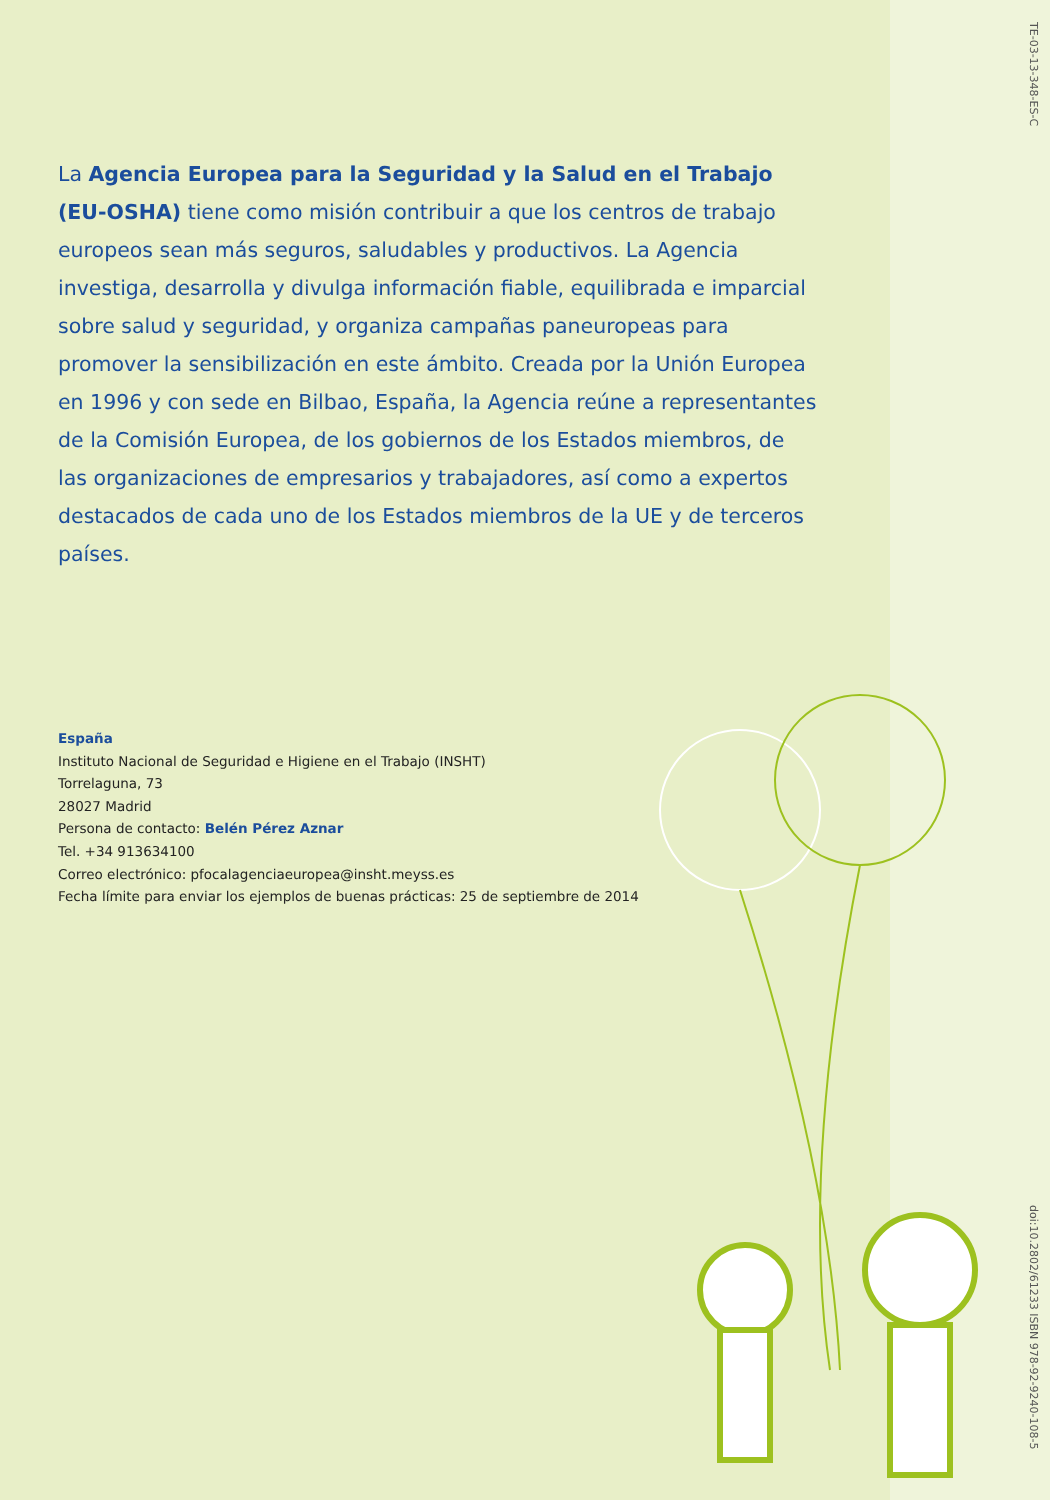TE-03-13-348-ES-C
La Agencia Europea para la Seguridad y la Salud en el Trabajo (EU-OSHA) tiene como misión contribuir a que los centros de trabajo europeos sean más seguros, saludables y productivos. La Agencia investiga, desarrolla y divulga información fiable, equilibrada e imparcial sobre salud y seguridad, y organiza campañas paneuropeas para promover la sensibilización en este ámbito. Creada por la Unión Europea en 1996 y con sede en Bilbao, España, la Agencia reúne a representantes de la Comisión Europea, de los gobiernos de los Estados miembros, de las organizaciones de empresarios y trabajadores, así como a expertos destacados de cada uno de los Estados miembros de la UE y de terceros países.
España
Instituto Nacional de Seguridad e Higiene en el Trabajo (INSHT)
Torrelaguna, 73
28027 Madrid
Persona de contacto: Belén Pérez Aznar
Tel. +34 913634100
Correo electrónico: pfocalagenciaeuropea@insht.meyss.es
Fecha límite para enviar los ejemplos de buenas prácticas: 25 de septiembre de 2014
doi:10.2802/61233 ISBN 978-92-9240-108-5